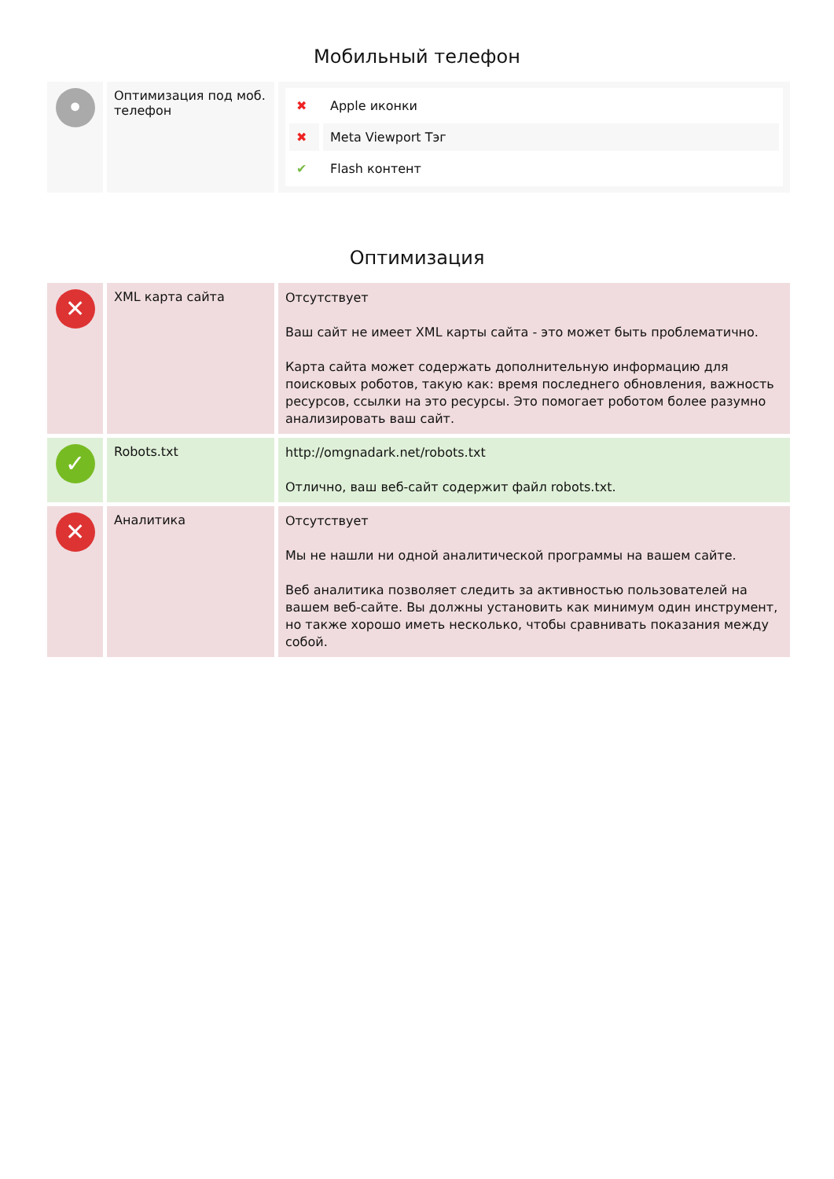Мобильный телефон
| • | Оптимизация под моб. телефон | / ✖ / Apple иконки / / ✖ / Meta Viewport Тэг / / ✔ / Flash контент / |
Оптимизация
| ✕ | XML карта сайта | Отсутствует Ваш сайт не имеет XML карты сайта - это может быть проблематично. Карта сайта может содержать дополнительную информацию для поисковых роботов, такую как: время последнего обновления, важность ресурсов, ссылки на это ресурсы. Это помогает роботом более разумно анализировать ваш сайт. |
| ✓ | Robots.txt | http://omgnadark.net/robots.txt Отлично, ваш веб-сайт содержит файл robots.txt. |
| ✕ | Аналитика | Отсутствует Мы не нашли ни одной аналитической программы на вашем сайте. Веб аналитика позволяет следить за активностью пользователей на вашем веб-сайте. Вы должны установить как минимум один инструмент, но также хорошо иметь несколько, чтобы сравнивать показания между собой. |